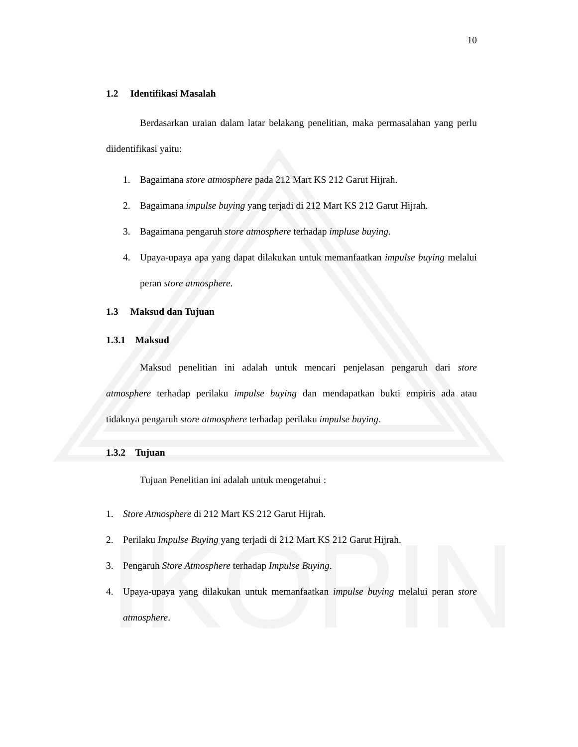IKOPIN
10
1.2 Identifikasi Masalah
Berdasarkan uraian dalam latar belakang penelitian, maka permasalahan yang perlu diidentifikasi yaitu:
1. Bagaimana store atmosphere pada 212 Mart KS 212 Garut Hijrah.
2. Bagaimana impulse buying yang terjadi di 212 Mart KS 212 Garut Hijrah.
3. Bagaimana pengaruh store atmosphere terhadap impluse buying.
4. Upaya-upaya apa yang dapat dilakukan untuk memanfaatkan impulse buying melalui peran store atmosphere.
1.3 Maksud dan Tujuan
1.3.1 Maksud
Maksud penelitian ini adalah untuk mencari penjelasan pengaruh dari store atmosphere terhadap perilaku impulse buying dan mendapatkan bukti empiris ada atau tidaknya pengaruh store atmosphere terhadap perilaku impulse buying.
1.3.2 Tujuan
Tujuan Penelitian ini adalah untuk mengetahui :
1. Store Atmosphere di 212 Mart KS 212 Garut Hijrah.
2. Perilaku Impulse Buying yang terjadi di 212 Mart KS 212 Garut Hijrah.
3. Pengaruh Store Atmosphere terhadap Impulse Buying.
4. Upaya-upaya yang dilakukan untuk memanfaatkan impulse buying melalui peran store atmosphere.